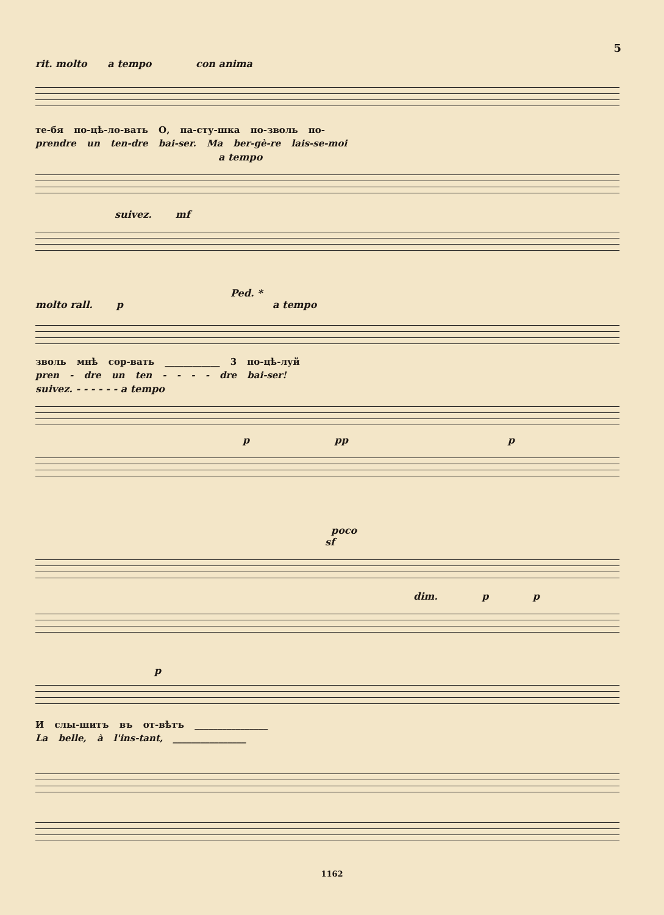5
rit. molto a tempo con anima
те-бя по-цѣ-ло-вать О, па-сту-шка по-зволь по-
prendre un ten-dre bai-ser. Ma ber-gè-re lais-se-moi
a tempo
suivez. mf
Ped. *
molto rall. p a tempo
зволь мнѣ сор-вать ____________ 3 по-цѣ-луй
pren - dre un ten - - - - dre bai-ser!
suivez. - - - - - - a tempo
p pp p
poco
sf
dim. p p
p
И слы-шитъ въ от-вѣтъ ________________
La belle, à l'ins-tant, ________________
1162